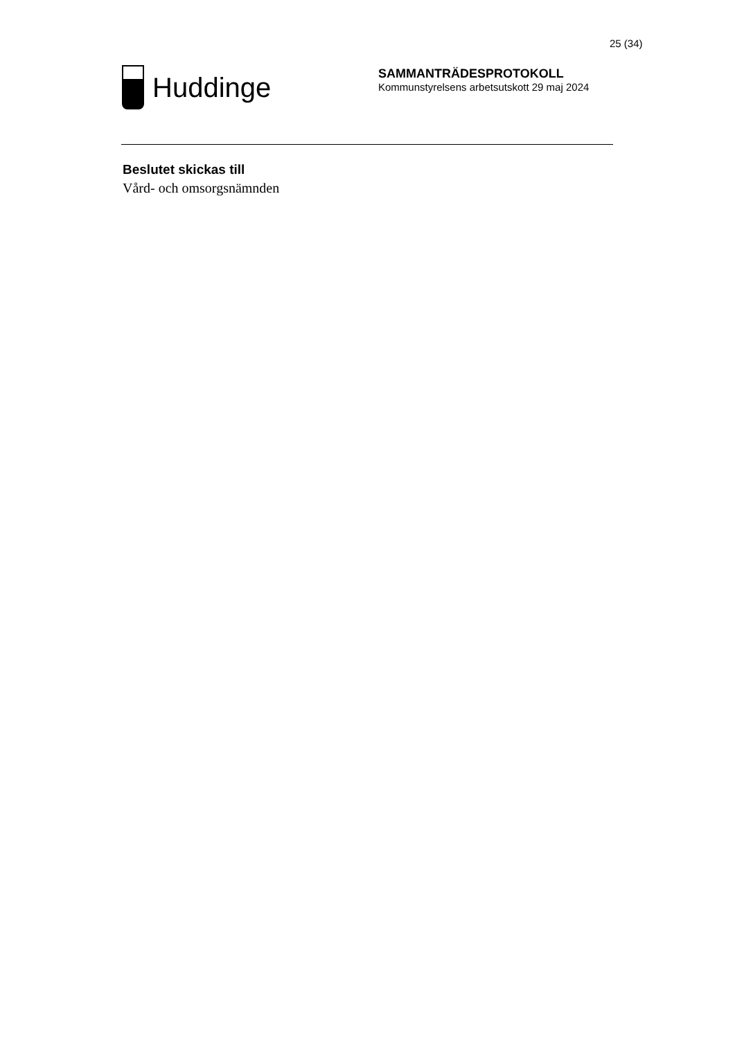25 (34)
Huddinge
SAMMANTRÄDESPROTOKOLL
Kommunstyrelsens arbetsutskott 29 maj 2024
Beslutet skickas till
Vård- och omsorgsnämnden